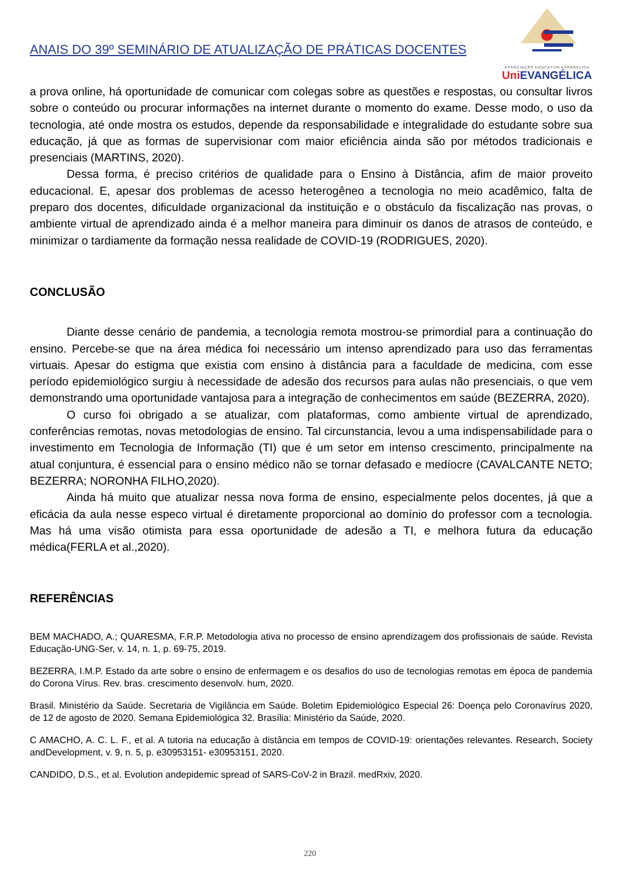ANAIS DO 39º SEMINÁRIO DE ATUALIZAÇÃO DE PRÁTICAS DOCENTES
ASSOCIAÇÃO EDUCATIVA EVANGÉLICA
Uni EVANGÉLICA
a prova online, há oportunidade de comunicar com colegas sobre as questões e respostas, ou consultar livros sobre o conteúdo ou procurar informações na internet durante o momento do exame. Desse modo, o uso da tecnologia, até onde mostra os estudos, depende da responsabilidade e integralidade do estudante sobre sua educação, já que as formas de supervisionar com maior eficiência ainda são por métodos tradicionais e presenciais (MARTINS, 2020).
Dessa forma, é preciso critérios de qualidade para o Ensino à Distância, afim de maior proveito educacional. E, apesar dos problemas de acesso heterogêneo a tecnologia no meio acadêmico, falta de preparo dos docentes, dificuldade organizacional da instituição e o obstáculo da fiscalização nas provas, o ambiente virtual de aprendizado ainda é a melhor maneira para diminuir os danos de atrasos de conteúdo, e minimizar o tardiamente da formação nessa realidade de COVID-19 (RODRIGUES, 2020).
CONCLUSÃO
Diante desse cenário de pandemia, a tecnologia remota mostrou-se primordial para a continuação do ensino. Percebe-se que na área médica foi necessário um intenso aprendizado para uso das ferramentas virtuais. Apesar do estigma que existia com ensino à distância para a faculdade de medicina, com esse período epidemiológico surgiu à necessidade de adesão dos recursos para aulas não presenciais, o que vem demonstrando uma oportunidade vantajosa para a integração de conhecimentos em saúde (BEZERRA, 2020).
O curso foi obrigado a se atualizar, com plataformas, como ambiente virtual de aprendizado, conferências remotas, novas metodologias de ensino. Tal circunstancia, levou a uma indispensabilidade para o investimento em Tecnologia de Informação (TI) que é um setor em intenso crescimento, principalmente na atual conjuntura, é essencial para o ensino médico não se tornar defasado e medíocre (CAVALCANTE NETO; BEZERRA; NORONHA FILHO,2020).
Ainda há muito que atualizar nessa nova forma de ensino, especialmente pelos docentes, já que a eficácia da aula nesse especo virtual é diretamente proporcional ao domínio do professor com a tecnologia. Mas há uma visão otimista para essa oportunidade de adesão a TI, e melhora futura da educação médica(FERLA et al.,2020).
REFERÊNCIAS
BEM MACHADO, A.; QUARESMA, F.R.P. Metodologia ativa no processo de ensino aprendizagem dos profissionais de saúde. Revista Educação-UNG-Ser, v. 14, n. 1, p. 69-75, 2019.
BEZERRA, I.M.P. Estado da arte sobre o ensino de enfermagem e os desafios do uso de tecnologias remotas em época de pandemia do Corona Vírus. Rev. bras. crescimento desenvolv. hum, 2020.
Brasil. Ministério da Saúde. Secretaria de Vigilância em Saúde. Boletim Epidemiológico Especial 26: Doença pelo Coronavírus 2020, de 12 de agosto de 2020. Semana Epidemiológica 32. Brasília: Ministério da Saúde, 2020.
C AMACHO, A. C. L. F., et al. A tutoria na educação à distância em tempos de COVID-19: orientações relevantes. Research, Society andDevelopment, v. 9, n. 5, p. e30953151- e30953151, 2020.
CANDIDO, D.S., et al. Evolution andepidemic spread of SARS-CoV-2 in Brazil. medRxiv, 2020.
220